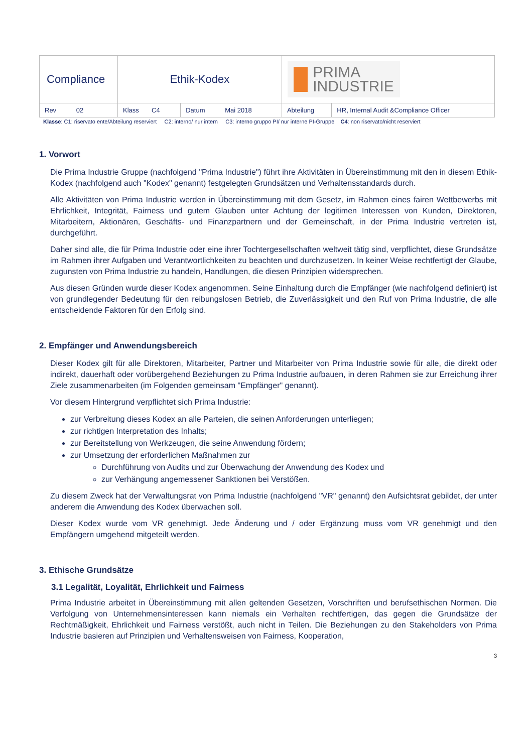| Compliance | Ethik-Kodex | | PRIMA INDUSTRIE | |
| Rev 02 | Klass C4 | Datum Mai 2018 | Abteilung | HR, Internal Audit &Compliance Officer |
Klasse: C1: riservato ente/Abteilung reserviert C2: interno/ nur intern C3: interno gruppo PI/ nur interne PI-Gruppe C4: non riservato/nicht reserviert
1. Vorwort
Die Prima Industrie Gruppe (nachfolgend "Prima Industrie") führt ihre Aktivitäten in Übereinstimmung mit den in diesem Ethik-Kodex (nachfolgend auch "Kodex" genannt) festgelegten Grundsätzen und Verhaltensstandards durch.
Alle Aktivitäten von Prima Industrie werden in Übereinstimmung mit dem Gesetz, im Rahmen eines fairen Wettbewerbs mit Ehrlichkeit, Integrität, Fairness und gutem Glauben unter Achtung der legitimen Interessen von Kunden, Direktoren, Mitarbeitern, Aktionären, Geschäfts- und Finanzpartnern und der Gemeinschaft, in der Prima Industrie vertreten ist, durchgeführt.
Daher sind alle, die für Prima Industrie oder eine ihrer Tochtergesellschaften weltweit tätig sind, verpflichtet, diese Grundsätze im Rahmen ihrer Aufgaben und Verantwortlichkeiten zu beachten und durchzusetzen. In keiner Weise rechtfertigt der Glaube, zugunsten von Prima Industrie zu handeln, Handlungen, die diesen Prinzipien widersprechen.
Aus diesen Gründen wurde dieser Kodex angenommen. Seine Einhaltung durch die Empfänger (wie nachfolgend definiert) ist von grundlegender Bedeutung für den reibungslosen Betrieb, die Zuverlässigkeit und den Ruf von Prima Industrie, die alle entscheidende Faktoren für den Erfolg sind.
2. Empfänger und Anwendungsbereich
Dieser Kodex gilt für alle Direktoren, Mitarbeiter, Partner und Mitarbeiter von Prima Industrie sowie für alle, die direkt oder indirekt, dauerhaft oder vorübergehend Beziehungen zu Prima Industrie aufbauen, in deren Rahmen sie zur Erreichung ihrer Ziele zusammenarbeiten (im Folgenden gemeinsam "Empfänger" genannt).
Vor diesem Hintergrund verpflichtet sich Prima Industrie:
zur Verbreitung dieses Kodex an alle Parteien, die seinen Anforderungen unterliegen;
zur richtigen Interpretation des Inhalts;
zur Bereitstellung von Werkzeugen, die seine Anwendung fördern;
zur Umsetzung der erforderlichen Maßnahmen zur
Durchführung von Audits und zur Überwachung der Anwendung des Kodex und
zur Verhängung angemessener Sanktionen bei Verstößen.
Zu diesem Zweck hat der Verwaltungsrat von Prima Industrie (nachfolgend "VR" genannt) den Aufsichtsrat gebildet, der unter anderem die Anwendung des Kodex überwachen soll.
Dieser Kodex wurde vom VR genehmigt. Jede Änderung und / oder Ergänzung muss vom VR genehmigt und den Empfängern umgehend mitgeteilt werden.
3. Ethische Grundsätze
3.1 Legalität, Loyalität, Ehrlichkeit und Fairness
Prima Industrie arbeitet in Übereinstimmung mit allen geltenden Gesetzen, Vorschriften und berufsethischen Normen. Die Verfolgung von Unternehmensinteressen kann niemals ein Verhalten rechtfertigen, das gegen die Grundsätze der Rechtmäßigkeit, Ehrlichkeit und Fairness verstößt, auch nicht in Teilen. Die Beziehungen zu den Stakeholders von Prima Industrie basieren auf Prinzipien und Verhaltensweisen von Fairness, Kooperation,
3